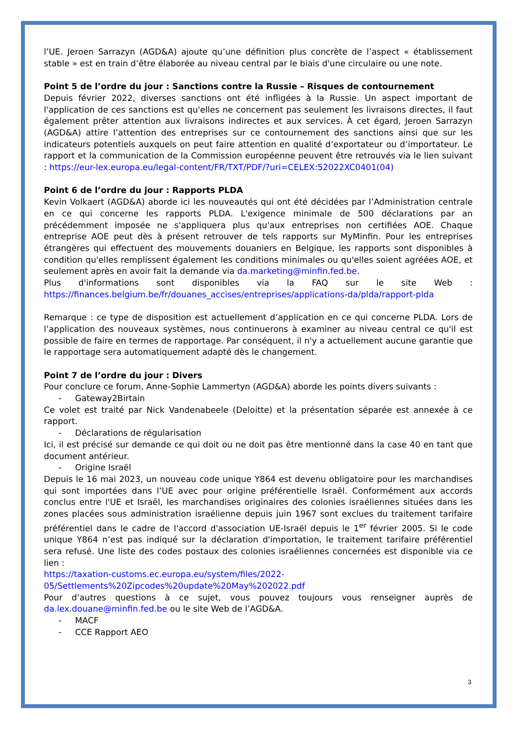l’UE. Jeroen Sarrazyn (AGD&A) ajoute qu’une définition plus concrète de l’aspect « établissement stable » est en train d’être élaborée au niveau central par le biais d'une circulaire ou une note.
Point 5 de l’ordre du jour : Sanctions contre la Russie – Risques de contournement
Depuis février 2022, diverses sanctions ont été infligées à la Russie. Un aspect important de l'application de ces sanctions est qu'elles ne concernent pas seulement les livraisons directes, il faut également prêter attention aux livraisons indirectes et aux services. À cet égard, Jeroen Sarrazyn (AGD&A) attire l’attention des entreprises sur ce contournement des sanctions ainsi que sur les indicateurs potentiels auxquels on peut faire attention en qualité d’exportateur ou d’importateur. Le rapport et la communication de la Commission européenne peuvent être retrouvés via le lien suivant : https://eur-lex.europa.eu/legal-content/FR/TXT/PDF/?uri=CELEX:52022XC0401(04)
Point 6 de l’ordre du jour : Rapports PLDA
Kevin Volkaert (AGD&A) aborde ici les nouveautés qui ont été décidées par l’Administration centrale en ce qui concerne les rapports PLDA. L'exigence minimale de 500 déclarations par an précédemment imposée ne s'appliquera plus qu'aux entreprises non certifiées AOE. Chaque entreprise AOE peut dès à présent retrouver de tels rapports sur MyMinfin. Pour les entreprises étrangères qui effectuent des mouvements douaniers en Belgique, les rapports sont disponibles à condition qu'elles remplissent également les conditions minimales ou qu'elles soient agréées AOE, et seulement après en avoir fait la demande via da.marketing@minfin.fed.be.
Plus d'informations sont disponibles via la FAQ sur le site Web : https://finances.belgium.be/fr/douanes_accises/entreprises/applications-da/plda/rapport-plda
Remarque : ce type de disposition est actuellement d’application en ce qui concerne PLDA. Lors de l’application des nouveaux systèmes, nous continuerons à examiner au niveau central ce qu'il est possible de faire en termes de rapportage. Par conséquent, il n'y a actuellement aucune garantie que le rapportage sera automatiquement adapté dès le changement.
Point 7 de l’ordre du jour : Divers
Pour conclure ce forum, Anne-Sophie Lammertyn (AGD&A) aborde les points divers suivants :
- Gateway2Birtain
Ce volet est traité par Nick Vandenabeele (Deloitte) et la présentation séparée est annexée à ce rapport.
- Déclarations de régularisation
Ici, il est précisé sur demande ce qui doit ou ne doit pas être mentionné dans la case 40 en tant que document antérieur.
- Origine Israël
Depuis le 16 mai 2023, un nouveau code unique Y864 est devenu obligatoire pour les marchandises qui sont importées dans l’UE avec pour origine préférentielle Israël. Conformément aux accords conclus entre l'UE et Israël, les marchandises originaires des colonies israéliennes situées dans les zones placées sous administration israélienne depuis juin 1967 sont exclues du traitement tarifaire préférentiel dans le cadre de l'accord d'association UE-Israël depuis le 1<sup>er</sup> février 2005. Si le code unique Y864 n’est pas indiqué sur la déclaration d'importation, le traitement tarifaire préférentiel sera refusé. Une liste des codes postaux des colonies israéliennes concernées est disponible via ce lien :
https://taxation-customs.ec.europa.eu/system/files/2022-
05/Settlements%20Zipcodes%20update%20May%202022.pdf
Pour d’autres questions à ce sujet, vous pouvez toujours vous renseigner auprès de da.lex.douane@minfin.fed.be ou le site Web de l’AGD&A.
- MACF
- CCE Rapport AEO
3